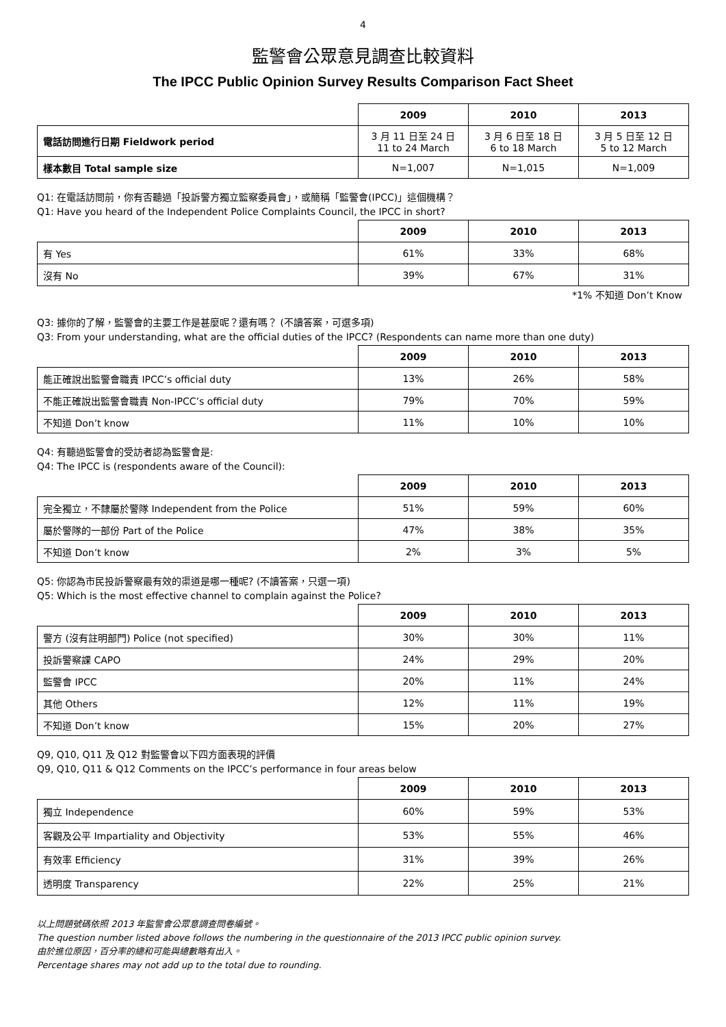4
監警會公眾意見調查比較資料
The IPCC Public Opinion Survey Results Comparison Fact Sheet
| | 2009 | 2010 | 2013 |
| 電話訪問進行日期 Fieldwork period | 3 月 11 日至 24 日 11 to 24 March | 3 月 6 日至 18 日 6 to 18 March | 3 月 5 日至 12 日 5 to 12 March |
| 樣本數目 Total sample size | N=1,007 | N=1,015 | N=1,009 |
Q1: 在電話訪問前，你有否聽過「投訴警方獨立監察委員會」，或簡稱「監警會(IPCC)」這個機構？
Q1: Have you heard of the Independent Police Complaints Council, the IPCC in short?
| | 2009 | 2010 | 2013 |
| 有 Yes | 61% | 33% | 68% |
| 沒有 No | 39% | 67% | 31% |
*1% 不知道 Don’t Know
Q3: 據你的了解，監警會的主要工作是甚麼呢？還有嗎？ (不讀答案，可選多項)
Q3: From your understanding, what are the official duties of the IPCC? (Respondents can name more than one duty)
| | 2009 | 2010 | 2013 |
| 能正確說出監警會職責 IPCC’s official duty | 13% | 26% | 58% |
| 不能正確說出監警會職責 Non-IPCC’s official duty | 79% | 70% | 59% |
| 不知道 Don’t know | 11% | 10% | 10% |
Q4: 有聽過監警會的受訪者認為監警會是:
Q4: The IPCC is (respondents aware of the Council):
| | 2009 | 2010 | 2013 |
| 完全獨立，不隸屬於警隊 Independent from the Police | 51% | 59% | 60% |
| 屬於警隊的一部份 Part of the Police | 47% | 38% | 35% |
| 不知道 Don’t know | 2% | 3% | 5% |
Q5: 你認為市民投訴警察最有效的渠道是哪一種呢? (不讀答案，只選一項)
Q5: Which is the most effective channel to complain against the Police?
| | 2009 | 2010 | 2013 |
| 警方 (沒有註明部門) Police (not specified) | 30% | 30% | 11% |
| 投訴警察課 CAPO | 24% | 29% | 20% |
| 監警會 IPCC | 20% | 11% | 24% |
| 其他 Others | 12% | 11% | 19% |
| 不知道 Don’t know | 15% | 20% | 27% |
Q9, Q10, Q11 及 Q12 對監警會以下四方面表現的評價
Q9, Q10, Q11 & Q12 Comments on the IPCC’s performance in four areas below
| | 2009 | 2010 | 2013 |
| 獨立 Independence | 60% | 59% | 53% |
| 客觀及公平 Impartiality and Objectivity | 53% | 55% | 46% |
| 有效率 Efficiency | 31% | 39% | 26% |
| 透明度 Transparency | 22% | 25% | 21% |
以上問題號碼依照 2013 年監警會公眾意調查問卷編號。
The question number listed above follows the numbering in the questionnaire of the 2013 IPCC public opinion survey.
由於進位原因，百分率的總和可能與總數略有出入。
Percentage shares may not add up to the total due to rounding.